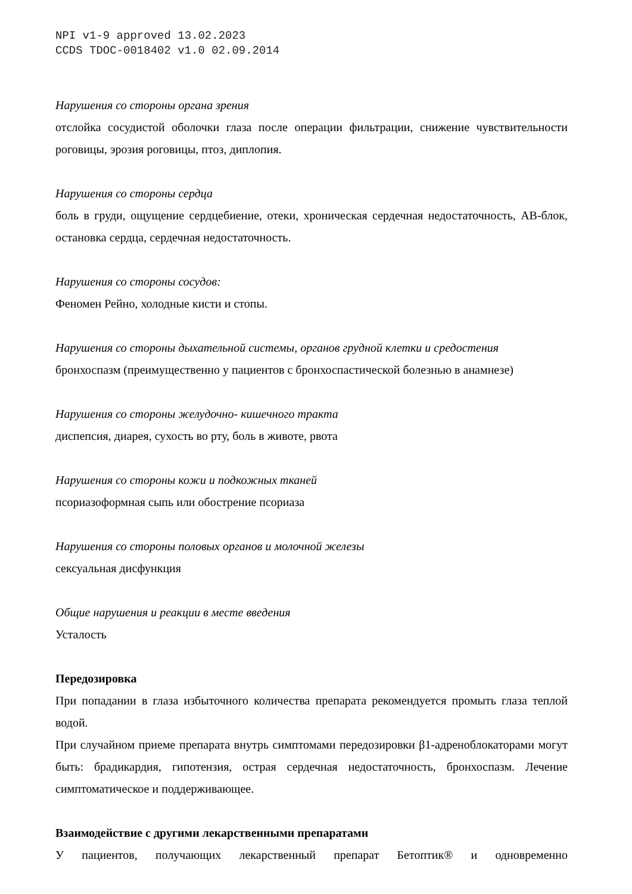NPI v1-9 approved 13.02.2023
CCDS TDOC-0018402 v1.0 02.09.2014
Нарушения со стороны органа зрения
отслойка сосудистой оболочки глаза после операции фильтрации, снижение чувствительности роговицы, эрозия роговицы, птоз, диплопия.
Нарушения со стороны сердца
боль в груди, ощущение сердцебиение, отеки, хроническая сердечная недостаточность, АВ-блок, остановка сердца, сердечная недостаточность.
Нарушения со стороны сосудов:
Феномен Рейно, холодные кисти и стопы.
Нарушения со стороны дыхательной системы, органов грудной клетки и средостения
бронхоспазм (преимущественно у пациентов с бронхоспастической болезнью в анамнезе)
Нарушения со стороны желудочно- кишечного тракта
диспепсия, диарея, сухость во рту, боль в животе, рвота
Нарушения со стороны кожи и подкожных тканей
псориазоформная сыпь или обострение псориаза
Нарушения со стороны половых органов и молочной железы
сексуальная дисфункция
Общие нарушения и реакции в месте введения
Усталость
Передозировка
При попадании в глаза избыточного количества препарата рекомендуется промыть глаза теплой водой.
При случайном приеме препарата внутрь симптомами передозировки β1-адреноблокаторами могут быть: брадикардия, гипотензия, острая сердечная недостаточность, бронхоспазм. Лечение симптоматическое и поддерживающее.
Взаимодействие с другими лекарственными препаратами
У пациентов, получающих лекарственный препарат Бетоптик® и одновременно